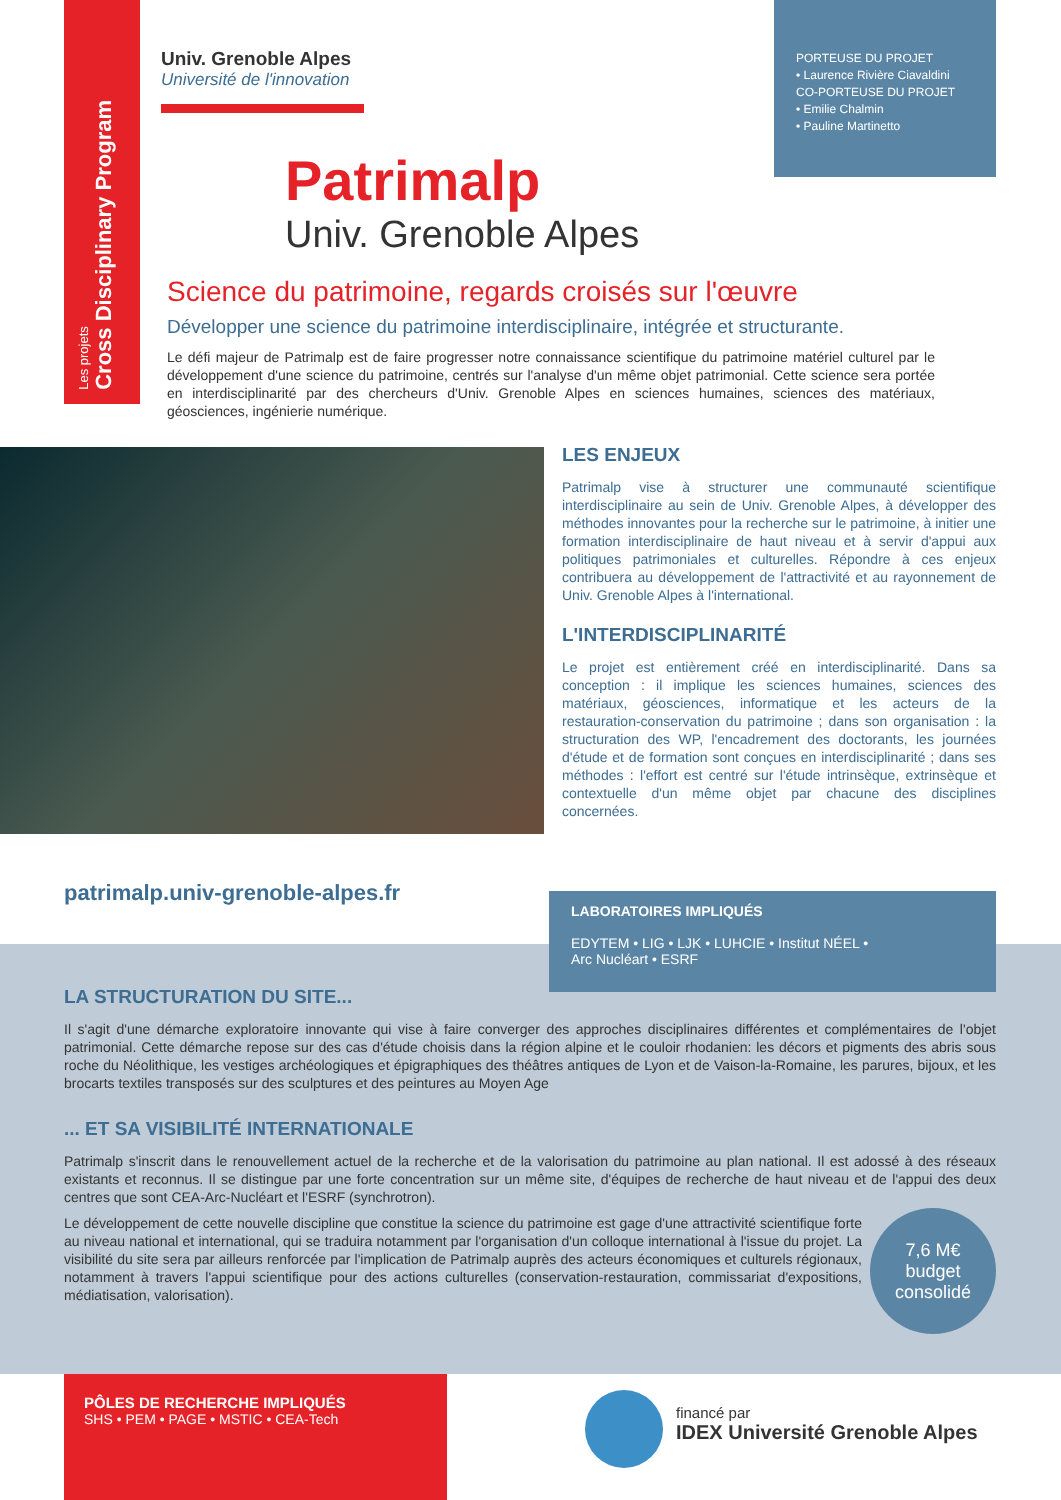Les projets
Cross Disciplinary Program
Univ. Grenoble Alpes
Université de l'innovation
PORTEUSE DU PROJET
• Laurence Rivière Ciavaldini
CO-PORTEUSE DU PROJET
• Emilie Chalmin
• Pauline Martinetto
Patrimalp
Univ. Grenoble Alpes
Science du patrimoine, regards croisés sur l'œuvre
Développer une science du patrimoine interdisciplinaire, intégrée et structurante.
Le défi majeur de Patrimalp est de faire progresser notre connaissance scientifique du patrimoine matériel culturel par le développement d'une science du patrimoine, centrés sur l'analyse d'un même objet patrimonial. Cette science sera portée en interdisciplinarité par des chercheurs d'Univ. Grenoble Alpes en sciences humaines, sciences des matériaux, géosciences, ingénierie numérique.
LES ENJEUX
Patrimalp vise à structurer une communauté scientifique interdisciplinaire au sein de Univ. Grenoble Alpes, à développer des méthodes innovantes pour la recherche sur le patrimoine, à initier une formation interdisciplinaire de haut niveau et à servir d'appui aux politiques patrimoniales et culturelles. Répondre à ces enjeux contribuera au développement de l'attractivité et au rayonnement de Univ. Grenoble Alpes à l'international.
L'INTERDISCIPLINARITÉ
Le projet est entièrement créé en interdisciplinarité. Dans sa conception : il implique les sciences humaines, sciences des matériaux, géosciences, informatique et les acteurs de la restauration-conservation du patrimoine ; dans son organisation : la structuration des WP, l'encadrement des doctorants, les journées d'étude et de formation sont conçues en interdisciplinarité ; dans ses méthodes : l'effort est centré sur l'étude intrinsèque, extrinsèque et contextuelle d'un même objet par chacune des disciplines concernées.
patrimalp.univ-grenoble-alpes.fr
LABORATOIRES IMPLIQUÉS
EDYTEM • LIG • LJK • LUHCIE • Institut NÉEL •
Arc Nucléart • ESRF
LA STRUCTURATION DU SITE...
Il s'agit d'une démarche exploratoire innovante qui vise à faire converger des approches disciplinaires différentes et complémentaires de l'objet patrimonial. Cette démarche repose sur des cas d'étude choisis dans la région alpine et le couloir rhodanien: les décors et pigments des abris sous roche du Néolithique, les vestiges archéologiques et épigraphiques des théâtres antiques de Lyon et de Vaison-la-Romaine, les parures, bijoux, et les brocarts textiles transposés sur des sculptures et des peintures au Moyen Age
... ET SA VISIBILITÉ INTERNATIONALE
Patrimalp s'inscrit dans le renouvellement actuel de la recherche et de la valorisation du patrimoine au plan national. Il est adossé à des réseaux existants et reconnus. Il se distingue par une forte concentration sur un même site, d'équipes de recherche de haut niveau et de l'appui des deux centres que sont CEA-Arc-Nucléart et l'ESRF (synchrotron).
Le développement de cette nouvelle discipline que constitue la science du patrimoine est gage d'une attractivité scientifique forte au niveau national et international, qui se traduira notamment par l'organisation d'un colloque international à l'issue du projet. La visibilité du site sera par ailleurs renforcée par l'implication de Patrimalp auprès des acteurs économiques et culturels régionaux, notamment à travers l'appui scientifique pour des actions culturelles (conservation-restauration, commissariat d'expositions, médiatisation, valorisation).
7,6 M€
budget
consolidé
PÔLES DE RECHERCHE IMPLIQUÉS
SHS • PEM • PAGE • MSTIC • CEA-Tech
financé par
IDEX Université Grenoble Alpes